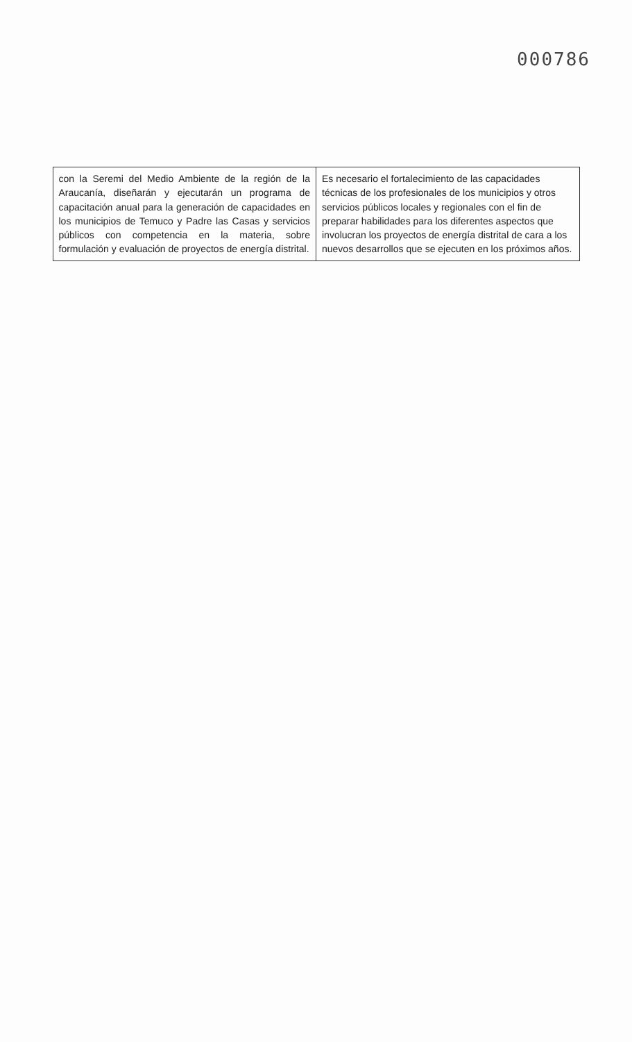000786
| con la Seremi del Medio Ambiente de la región de la Araucanía, diseñarán y ejecutarán un programa de capacitación anual para la generación de capacidades en los municipios de Temuco y Padre las Casas y servicios públicos con competencia en la materia, sobre formulación y evaluación de proyectos de energía distrital. | Es necesario el fortalecimiento de las capacidades técnicas de los profesionales de los municipios y otros servicios públicos locales y regionales con el fin de preparar habilidades para los diferentes aspectos que involucran los proyectos de energía distrital de cara a los nuevos desarrollos que se ejecuten en los próximos años. |